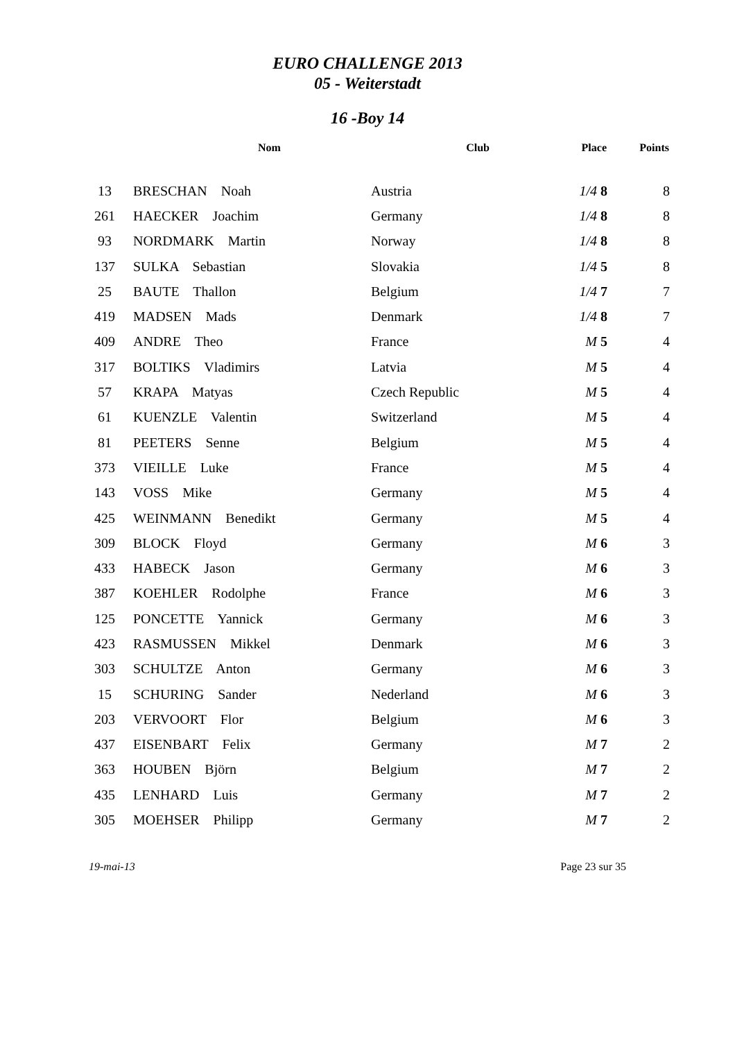EURO CHALLENGE 2013
05 - Weiterstadt
16 -Boy 14
| | Nom | Club | Place | Points |
| --- | --- | --- | --- | --- |
| 13 | BRESCHAN Noah | Austria | 1/4 8 | 8 |
| 261 | HAECKER Joachim | Germany | 1/4 8 | 8 |
| 93 | NORDMARK Martin | Norway | 1/4 8 | 8 |
| 137 | SULKA Sebastian | Slovakia | 1/4 5 | 8 |
| 25 | BAUTE Thallon | Belgium | 1/4 7 | 7 |
| 419 | MADSEN Mads | Denmark | 1/4 8 | 7 |
| 409 | ANDRE Theo | France | M 5 | 4 |
| 317 | BOLTIKS Vladimirs | Latvia | M 5 | 4 |
| 57 | KRAPA Matyas | Czech Republic | M 5 | 4 |
| 61 | KUENZLE Valentin | Switzerland | M 5 | 4 |
| 81 | PEETERS Senne | Belgium | M 5 | 4 |
| 373 | VIEILLE Luke | France | M 5 | 4 |
| 143 | VOSS Mike | Germany | M 5 | 4 |
| 425 | WEINMANN Benedikt | Germany | M 5 | 4 |
| 309 | BLOCK Floyd | Germany | M 6 | 3 |
| 433 | HABECK Jason | Germany | M 6 | 3 |
| 387 | KOEHLER Rodolphe | France | M 6 | 3 |
| 125 | PONCETTE Yannick | Germany | M 6 | 3 |
| 423 | RASMUSSEN Mikkel | Denmark | M 6 | 3 |
| 303 | SCHULTZE Anton | Germany | M 6 | 3 |
| 15 | SCHURING Sander | Nederland | M 6 | 3 |
| 203 | VERVOORT Flor | Belgium | M 6 | 3 |
| 437 | EISENBART Felix | Germany | M 7 | 2 |
| 363 | HOUBEN Björn | Belgium | M 7 | 2 |
| 435 | LENHARD Luis | Germany | M 7 | 2 |
| 305 | MOEHSER Philipp | Germany | M 7 | 2 |
19-mai-13 Page 23 sur 35